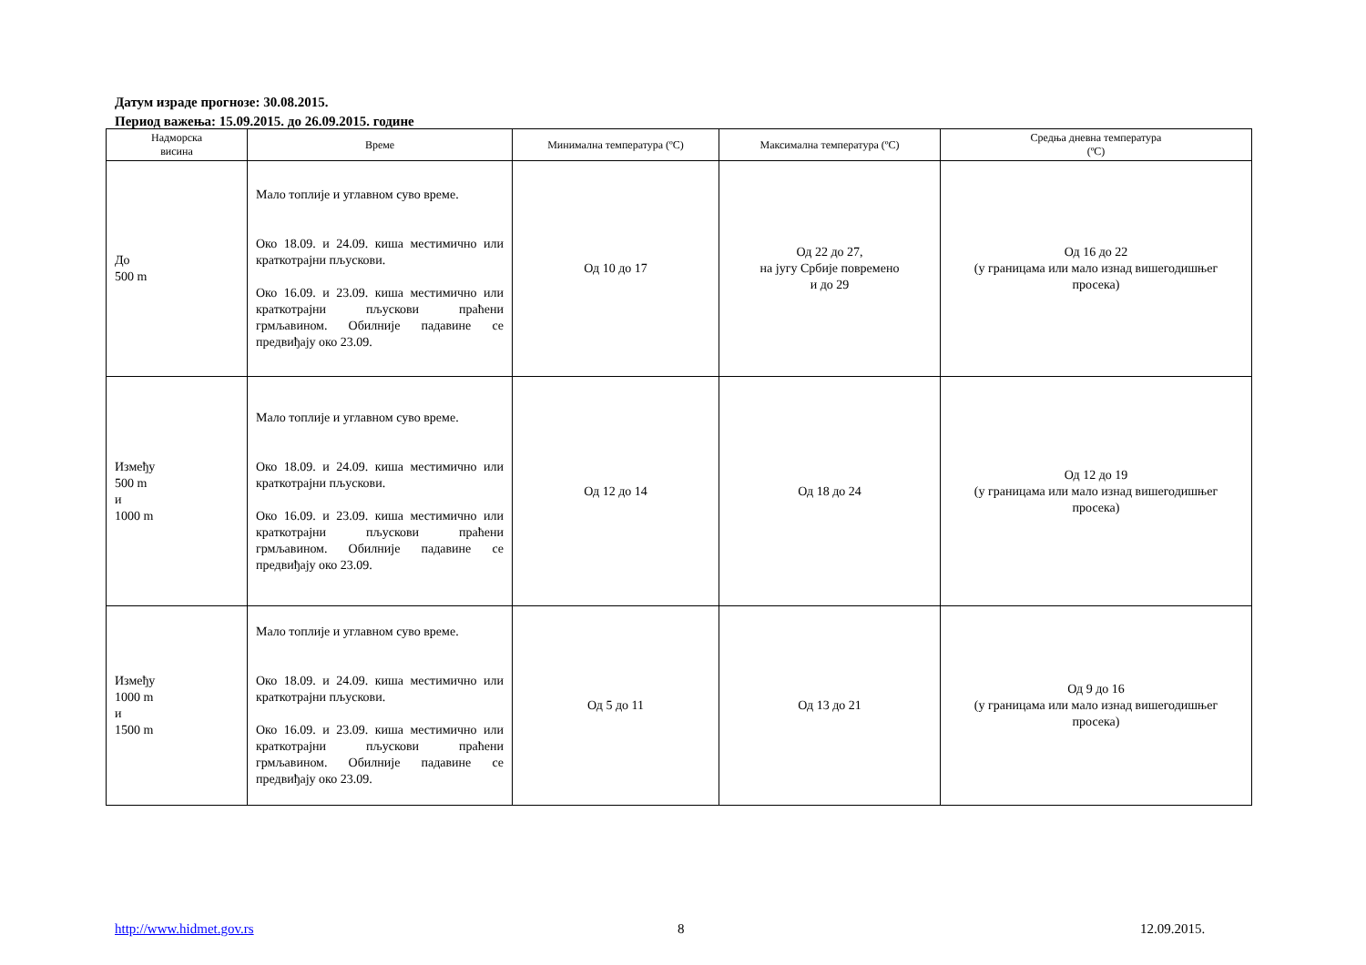Датум израде прогнозе: 30.08.2015.
Период важења: 15.09.2015. до 26.09.2015. године
| Надморска висина | Време | Минимална температура (ºC) | Максимална температура (ºC) | Средња дневна температура (ºC) |
| --- | --- | --- | --- | --- |
| До 500 m | Мало топлије и углавном суво време. Око 18.09. и 24.09. киша местимично или краткотрајни пљускови. Око 16.09. и 23.09. киша местимично или краткотрајни пљускови праћени грмљавином. Обилније падавине се предвиђају око 23.09. | Од 10 до 17 | Од 22 до 27, на југу Србије повремено и до 29 | Од 16 до 22 (у границама или мало изнад вишегодишњег просека) |
| Између 500 m и 1000 m | Мало топлије и углавном суво време. Око 18.09. и 24.09. киша местимично или краткотрајни пљускови. Око 16.09. и 23.09. киша местимично или краткотрајни пљускови праћени грмљавином. Обилније падавине се предвиђају око 23.09. | Од 12 до 14 | Од 18 до 24 | Од 12 до 19 (у границама или мало изнад вишегодишњег просека) |
| Између 1000 m и 1500 m | Мало топлије и углавном суво време. Око 18.09. и 24.09. киша местимично или краткотрајни пљускови. Око 16.09. и 23.09. киша местимично или краткотрајни пљускови праћени грмљавином. Обилније падавине се предвиђају око 23.09. | Од 5 до 11 | Од 13 до 21 | Од 9 до 16 (у границама или мало изнад вишегодишњег просека) |
http://www.hidmet.gov.rs 8 12.09.2015.